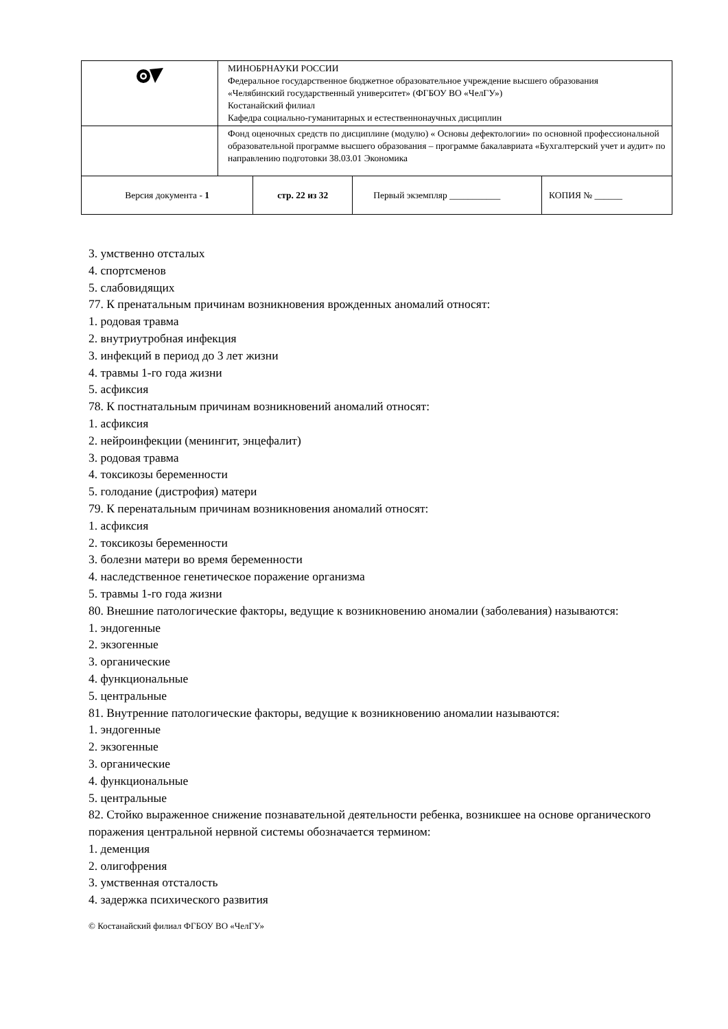| | МИНОБРНАУКИ РОССИИ Федеральное государственное бюджетное образовательное учреждение высшего образования «Челябинский государственный университет» (ФГБОУ ВО «ЧелГУ») Костанайский филиал Кафедра социально-гуманитарных и естественнонаучных дисциплин | | | |
| | Фонд оценочных средств по дисциплине (модулю) « Основы дефектологии» по основной профессиональной образовательной программе высшего образования – программе бакалавриата «Бухгалтерский учет и аудит» по направлению подготовки 38.03.01 Экономика | | | |
| Версия документа - 1 | | стр. 22 из 32 | Первый экземпляр ___________ | КОПИЯ № ______ |
3. умственно отсталых
4. спортсменов
5. слабовидящих
77. К пренатальным причинам возникновения врожденных аномалий относят:
1. родовая травма
2. внутриутробная инфекция
3. инфекций в период до 3 лет жизни
4. травмы 1-го года жизни
5. асфиксия
78. К постнатальным причинам возникновений аномалий относят:
1. асфиксия
2. нейроинфекции (менингит, энцефалит)
3. родовая травма
4. токсикозы беременности
5. голодание (дистрофия) матери
79. К перенатальным причинам возникновения аномалий относят:
1. асфиксия
2. токсикозы беременности
3. болезни матери во время беременности
4. наследственное генетическое поражение организма
5. травмы 1-го года жизни
80. Внешние патологические факторы, ведущие к возникновению аномалии (заболевания) называются:
1. эндогенные
2. экзогенные
3. органические
4. функциональные
5. центральные
81. Внутренние патологические факторы, ведущие к возникновению аномалии называются:
1. эндогенные
2. экзогенные
3. органические
4. функциональные
5. центральные
82. Стойко выраженное снижение познавательной деятельности ребенка, возникшее на основе органического поражения центральной нервной системы обозначается термином:
1. деменция
2. олигофрения
3. умственная отсталость
4. задержка психического развития
© Костанайский филиал ФГБОУ ВО «ЧелГУ»